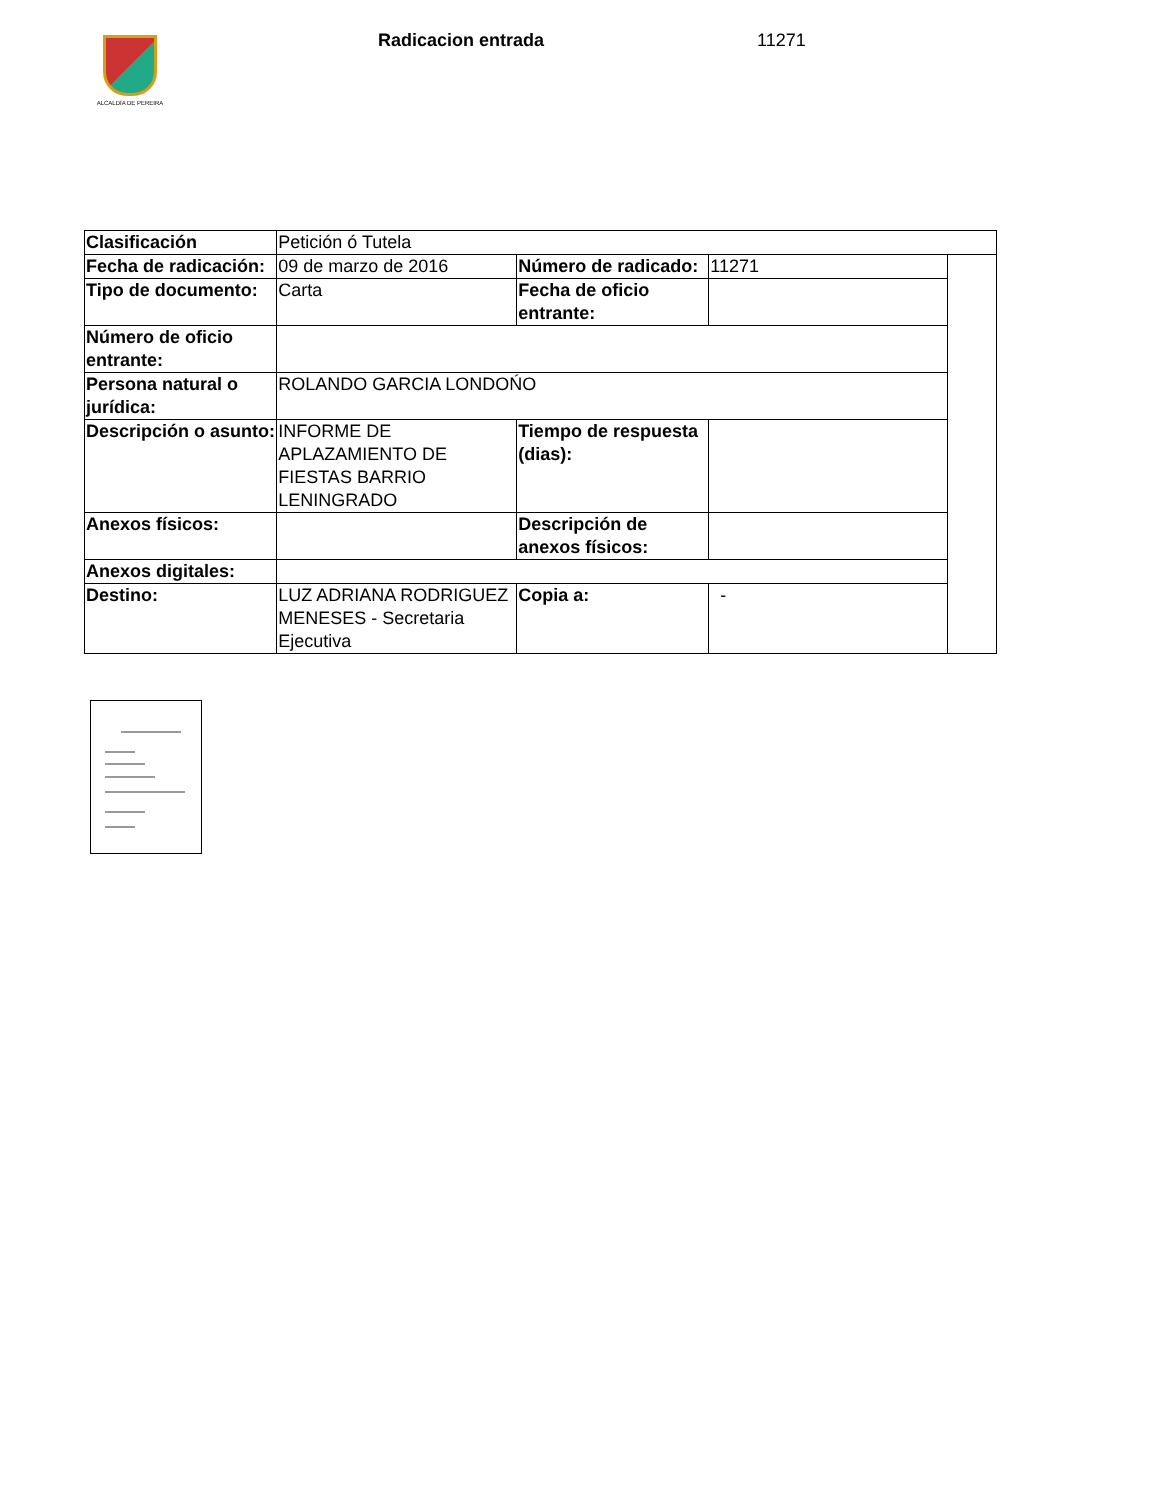ALCALDÍA DE PEREIRA Radicacion entrada 11271
| Clasificación | Petición ó Tutela | | | |
| Fecha de radicación: | 09 de marzo de 2016 | Número de radicado: | 11271 | |
| Tipo de documento: | Carta | Fecha de oficio entrante: | | |
| Número de oficio entrante: | | | | |
| Persona natural o jurídica: | ROLANDO GARCIA LONDOŃO | | | |
| Descripción o asunto: | INFORME DE APLAZAMIENTO DE FIESTAS BARRIO LENINGRADO | Tiempo de respuesta (dias): | | |
| Anexos físicos: | | Descripción de anexos físicos: | | |
| Anexos digitales: | | | | |
| Destino: | LUZ ADRIANA RODRIGUEZ MENESES - Secretaria Ejecutiva | Copia a: | - | |